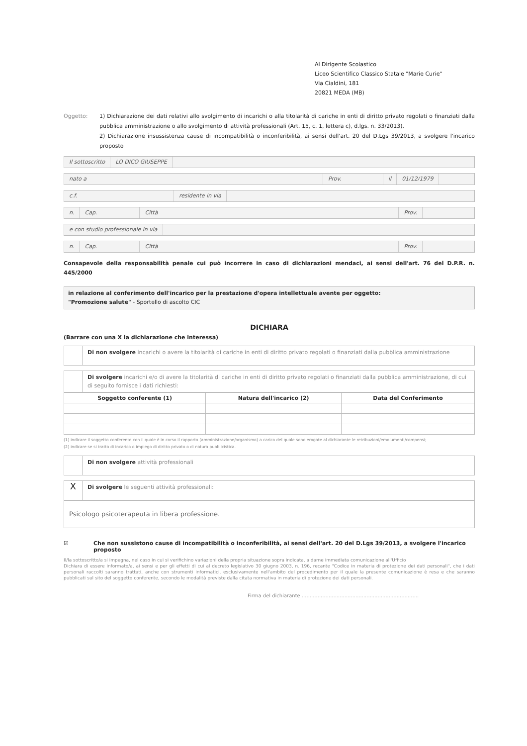Al Dirigente Scolastico
Liceo Scientifico Classico Statale "Marie Curie"
Via Cialdini, 181
20821 MEDA (MB)
Oggetto: 1) Dichiarazione dei dati relativi allo svolgimento di incarichi o alla titolarità di cariche in enti di diritto privato regolati o finanziati dalla pubblica amministrazione o allo svolgimento di attività professionali (Art. 15, c. 1, lettera c), d.lgs. n. 33/2013).
2) Dichiarazione insussistenza cause di incompatibilità o inconferibilità, ai sensi dell'art. 20 del D.Lgs 39/2013, a svolgere l'incarico proposto
Il sottoscritto LO DICO GIUSEPPE
nato a Prov. il 01/12/1979
c.f. residente in via
n. Cap. Città Prov.
e con studio professionale in via
n. Cap. Città Prov.
Consapevole della responsabilità penale cui può incorrere in caso di dichiarazioni mendaci, ai sensi dell'art. 76 del D.P.R. n. 445/2000
in relazione al conferimento dell'incarico per la prestazione d'opera intellettuale avente per oggetto:
"Promozione salute" - Sportello di ascolto CIC
DICHIARA
(Barrare con una X la dichiarazione che interessa)
Di non svolgere incarichi o avere la titolarità di cariche in enti di diritto privato regolati o finanziati dalla pubblica amministrazione
Di svolgere incarichi e/o di avere la titolarità di cariche in enti di diritto privato regolati o finanziati dalla pubblica amministrazione, di cui di seguito fornisce i dati richiesti:
| Soggetto conferente (1) | Natura dell'incarico (2) | Data del Conferimento |
| --- | --- | --- |
(1) indicare il soggetto conferente con il quale è in corso il rapporto (amministrazione/organismo) a carico del quale sono erogate al dichiarante le retribuzioni/emolumenti/compensi;
(2) indicare se si tratta di incarico o impiego di diritto privato o di natura pubblicistica.
Di non svolgere attività professionali
X
Di svolgere le seguenti attività professionali:
Psicologo psicoterapeuta in libera professione.
☑ Che non sussistono cause di incompatibilità o inconferibilità, ai sensi dell'art. 20 del D.Lgs 39/2013, a svolgere l'incarico proposto
Il/la sottoscritto/a si impegna, nel caso in cui si verifichino variazioni della propria situazione sopra indicata, a darne immediata comunicazione all'Ufficio
Dichiara di essere informato/a, ai sensi e per gli effetti di cui al decreto legislativo 30 giugno 2003, n. 196, recante "Codice in materia di protezione dei dati personali", che i dati personali raccolti saranno trattati, anche con strumenti informatici, esclusivamente nell'ambito del procedimento per il quale la presente comunicazione è resa e che saranno pubblicati sul sito del soggetto conferente, secondo le modalità previste dalla citata normativa in materia di protezione dei dati personali.
Firma del dichiarante ..........................................................................